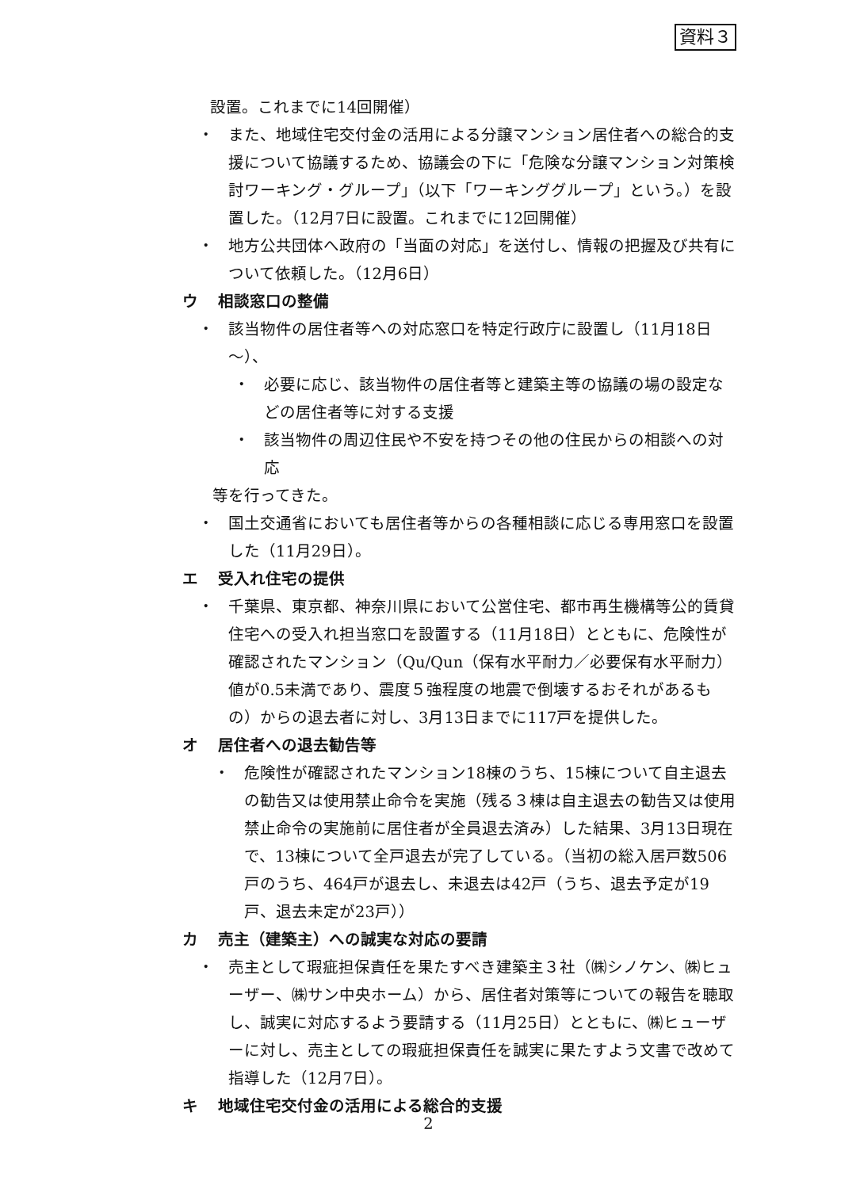資料３
設置。これまでに14回開催）
・ また、地域住宅交付金の活用による分譲マンション居住者への総合的支援について協議するため、協議会の下に「危険な分譲マンション対策検討ワーキング・グループ」（以下「ワーキンググループ」という。）を設置した。（12月7日に設置。これまでに12回開催）
・ 地方公共団体へ政府の「当面の対応」を送付し、情報の把握及び共有について依頼した。（12月6日）
ウ 相談窓口の整備
・ 該当物件の居住者等への対応窓口を特定行政庁に設置し（11月18日～）、
・ 必要に応じ、該当物件の居住者等と建築主等の協議の場の設定などの居住者等に対する支援
・ 該当物件の周辺住民や不安を持つその他の住民からの相談への対応
等を行ってきた。
・ 国土交通省においても居住者等からの各種相談に応じる専用窓口を設置した（11月29日）。
エ 受入れ住宅の提供
・ 千葉県、東京都、神奈川県において公営住宅、都市再生機構等公的賃貸住宅への受入れ担当窓口を設置する（11月18日）とともに、危険性が確認されたマンション（Qu/Qun（保有水平耐力／必要保有水平耐力）値が0.5未満であり、震度５強程度の地震で倒壊するおそれがあるもの）からの退去者に対し、3月13日までに117戸を提供した。
オ 居住者への退去勧告等
・ 危険性が確認されたマンション18棟のうち、15棟について自主退去の勧告又は使用禁止命令を実施（残る３棟は自主退去の勧告又は使用禁止命令の実施前に居住者が全員退去済み）した結果、3月13日現在で、13棟について全戸退去が完了している。（当初の総入居戸数506戸のうち、464戸が退去し、未退去は42戸（うち、退去予定が19戸、退去未定が23戸））
カ 売主（建築主）への誠実な対応の要請
・ 売主として瑕疵担保責任を果たすべき建築主３社（㈱シノケン、㈱ヒューザー、㈱サン中央ホーム）から、居住者対策等についての報告を聴取し、誠実に対応するよう要請する（11月25日）とともに、㈱ヒューザーに対し、売主としての瑕疵担保責任を誠実に果たすよう文書で改めて指導した（12月7日）。
キ 地域住宅交付金の活用による総合的支援
2